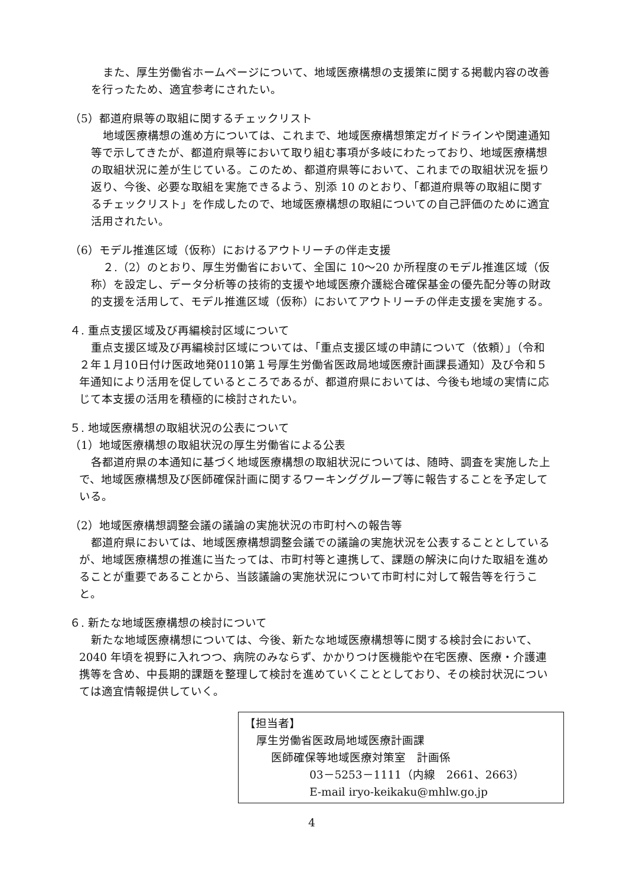また、厚生労働省ホームページについて、地域医療構想の支援策に関する掲載内容の改善を行ったため、適宜参考にされたい。
（5）都道府県等の取組に関するチェックリスト
地域医療構想の進め方については、これまで、地域医療構想策定ガイドラインや関連通知等で示してきたが、都道府県等において取り組む事項が多岐にわたっており、地域医療構想の取組状況に差が生じている。このため、都道府県等において、これまでの取組状況を振り返り、今後、必要な取組を実施できるよう、別添 10 のとおり、「都道府県等の取組に関するチェックリスト」を作成したので、地域医療構想の取組についての自己評価のために適宜活用されたい。
（6）モデル推進区域（仮称）におけるアウトリーチの伴走支援
２.（2）のとおり、厚生労働省において、全国に 10～20 か所程度のモデル推進区域（仮称）を設定し、データ分析等の技術的支援や地域医療介護総合確保基金の優先配分等の財政的支援を活用して、モデル推進区域（仮称）においてアウトリーチの伴走支援を実施する。
４. 重点支援区域及び再編検討区域について
重点支援区域及び再編検討区域については、「重点支援区域の申請について（依頼）」（令和２年１月10日付け医政地発0110第１号厚生労働省医政局地域医療計画課長通知）及び令和５年通知により活用を促しているところであるが、都道府県においては、今後も地域の実情に応じて本支援の活用を積極的に検討されたい。
５. 地域医療構想の取組状況の公表について
（1）地域医療構想の取組状況の厚生労働省による公表
各都道府県の本通知に基づく地域医療構想の取組状況については、随時、調査を実施した上で、地域医療構想及び医師確保計画に関するワーキンググループ等に報告することを予定している。
（2）地域医療構想調整会議の議論の実施状況の市町村への報告等
都道府県においては、地域医療構想調整会議での議論の実施状況を公表することとしているが、地域医療構想の推進に当たっては、市町村等と連携して、課題の解決に向けた取組を進めることが重要であることから、当該議論の実施状況について市町村に対して報告等を行うこと。
６. 新たな地域医療構想の検討について
新たな地域医療構想については、今後、新たな地域医療構想等に関する検討会において、2040 年頃を視野に入れつつ、病院のみならず、かかりつけ医機能や在宅医療、医療・介護連携等を含め、中長期的課題を整理して検討を進めていくこととしており、その検討状況については適宜情報提供していく。
【担当者】
厚生労働省医政局地域医療計画課
医師確保等地域医療対策室　計画係
03－5253－1111（内線　2661、2663）
E-mail iryo-keikaku@mhlw.go.jp
4